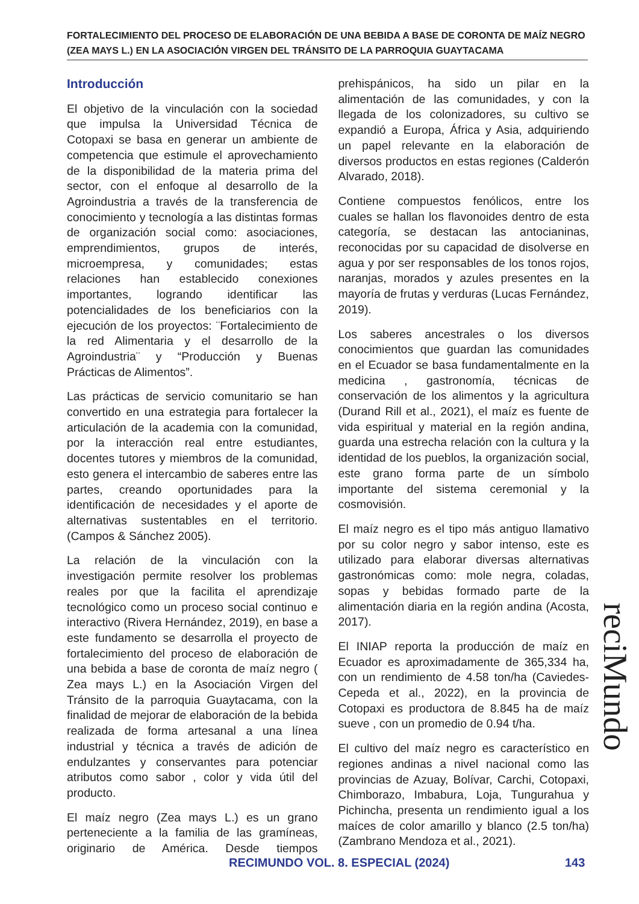FORTALECIMIENTO DEL PROCESO DE ELABORACIÓN DE UNA BEBIDA A BASE DE CORONTA DE MAÍZ NEGRO (ZEA MAYS L.) EN LA ASOCIACIÓN VIRGEN DEL TRÁNSITO DE LA PARROQUIA GUAYTACAMA
Introducción
El objetivo de la vinculación con la sociedad que impulsa la Universidad Técnica de Cotopaxi se basa en generar un ambiente de competencia que estimule el aprovechamiento de la disponibilidad de la materia prima del sector, con el enfoque al desarrollo de la Agroindustria a través de la transferencia de conocimiento y tecnología a las distintas formas de organización social como: asociaciones, emprendimientos, grupos de interés, microempresa, y comunidades; estas relaciones han establecido conexiones importantes, logrando identificar las potencialidades de los beneficiarios con la ejecución de los proyectos: ¨Fortalecimiento de la red Alimentaria y el desarrollo de la Agroindustria¨ y “Producción y Buenas Prácticas de Alimentos”.
Las prácticas de servicio comunitario se han convertido en una estrategia para fortalecer la articulación de la academia con la comunidad, por la interacción real entre estudiantes, docentes tutores y miembros de la comunidad, esto genera el intercambio de saberes entre las partes, creando oportunidades para la identificación de necesidades y el aporte de alternativas sustentables en el territorio. (Campos & Sánchez 2005).
La relación de la vinculación con la investigación permite resolver los problemas reales por que la facilita el aprendizaje tecnológico como un proceso social continuo e interactivo (Rivera Hernández, 2019), en base a este fundamento se desarrolla el proyecto de fortalecimiento del proceso de elaboración de una bebida a base de coronta de maíz negro ( Zea mays L.) en la Asociación Virgen del Tránsito de la parroquia Guaytacama, con la finalidad de mejorar de elaboración de la bebida realizada de forma artesanal a una línea industrial y técnica a través de adición de endulzantes y conservantes para potenciar atributos como sabor , color y vida útil del producto.
El maíz negro (Zea mays L.) es un grano perteneciente a la familia de las gramíneas, originario de América. Desde tiempos prehispánicos, ha sido un pilar en la alimentación de las comunidades, y con la llegada de los colonizadores, su cultivo se expandió a Europa, África y Asia, adquiriendo un papel relevante en la elaboración de diversos productos en estas regiones (Calderón Alvarado, 2018).
Contiene compuestos fenólicos, entre los cuales se hallan los flavonoides dentro de esta categoría, se destacan las antocianinas, reconocidas por su capacidad de disolverse en agua y por ser responsables de los tonos rojos, naranjas, morados y azules presentes en la mayoría de frutas y verduras (Lucas Fernández, 2019).
Los saberes ancestrales o los diversos conocimientos que guardan las comunidades en el Ecuador se basa fundamentalmente en la medicina , gastronomía, técnicas de conservación de los alimentos y la agricultura (Durand Rill et al., 2021), el maíz es fuente de vida espiritual y material en la región andina, guarda una estrecha relación con la cultura y la identidad de los pueblos, la organización social, este grano forma parte de un símbolo importante del sistema ceremonial y la cosmovisión.
El maíz negro es el tipo más antiguo llamativo por su color negro y sabor intenso, este es utilizado para elaborar diversas alternativas gastronómicas como: mole negra, coladas, sopas y bebidas formado parte de la alimentación diaria en la región andina (Acosta, 2017).
El INIAP reporta la producción de maíz en Ecuador es aproximadamente de 365,334 ha, con un rendimiento de 4.58 ton/ha (Caviedes-Cepeda et al., 2022), en la provincia de Cotopaxi es productora de 8.845 ha de maíz sueve , con un promedio de 0.94 t/ha.
El cultivo del maíz negro es característico en regiones andinas a nivel nacional como las provincias de Azuay, Bolívar, Carchi, Cotopaxi, Chimborazo, Imbabura, Loja, Tungurahua y Pichincha, presenta un rendimiento igual a los maíces de color amarillo y blanco (2.5 ton/ha) (Zambrano Mendoza et al., 2021).
reciMundo
RECIMUNDO VOL. 8. ESPECIAL (2024)
143